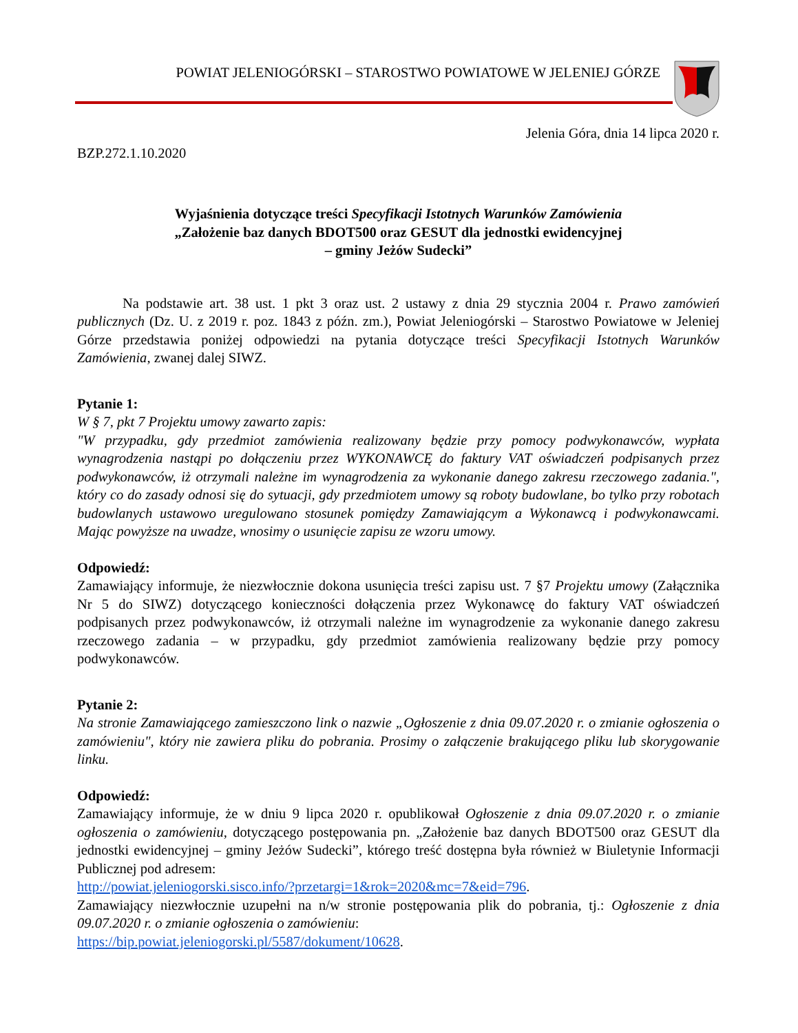POWIAT JELENIOGÓRSKI – STAROSTWO POWIATOWE W JELENIEJ GÓRZE
Jelenia Góra, dnia 14 lipca 2020 r.
BZP.272.1.10.2020
Wyjaśnienia dotyczące treści Specyfikacji Istotnych Warunków Zamówienia
„Założenie baz danych BDOT500 oraz GESUT dla jednostki ewidencyjnej
– gminy Jeżów Sudecki”
Na podstawie art. 38 ust. 1 pkt 3 oraz ust. 2 ustawy z dnia 29 stycznia 2004 r. Prawo zamówień publicznych (Dz. U. z 2019 r. poz. 1843 z późn. zm.), Powiat Jeleniogórski – Starostwo Powiatowe w Jeleniej Górze przedstawia poniżej odpowiedzi na pytania dotyczące treści Specyfikacji Istotnych Warunków Zamówienia, zwanej dalej SIWZ.
Pytanie 1:
W § 7, pkt 7 Projektu umowy zawarto zapis:
"W przypadku, gdy przedmiot zamówienia realizowany będzie przy pomocy podwykonawców, wypłata wynagrodzenia nastąpi po dołączeniu przez WYKONAWCĘ do faktury VAT oświadczeń podpisanych przez podwykonawców, iż otrzymali należne im wynagrodzenia za wykonanie danego zakresu rzeczowego zadania.", który co do zasady odnosi się do sytuacji, gdy przedmiotem umowy są roboty budowlane, bo tylko przy robotach budowlanych ustawowo uregulowano stosunek pomiędzy Zamawiającym a Wykonawcą i podwykonawcami. Mając powyższe na uwadze, wnosimy o usunięcie zapisu ze wzoru umowy.
Odpowiedź:
Zamawiający informuje, że niezwłocznie dokona usunięcia treści zapisu ust. 7 §7 Projektu umowy (Załącznika Nr 5 do SIWZ) dotyczącego konieczności dołączenia przez Wykonawcę do faktury VAT oświadczeń podpisanych przez podwykonawców, iż otrzymali należne im wynagrodzenie za wykonanie danego zakresu rzeczowego zadania – w przypadku, gdy przedmiot zamówienia realizowany będzie przy pomocy podwykonawców.
Pytanie 2:
Na stronie Zamawiającego zamieszczono link o nazwie „Ogłoszenie z dnia 09.07.2020 r. o zmianie ogłoszenia o zamówieniu", który nie zawiera pliku do pobrania. Prosimy o załączenie brakującego pliku lub skorygowanie linku.
Odpowiedź:
Zamawiający informuje, że w dniu 9 lipca 2020 r. opublikował Ogłoszenie z dnia 09.07.2020 r. o zmianie ogłoszenia o zamówieniu, dotyczącego postępowania pn. „Założenie baz danych BDOT500 oraz GESUT dla jednostki ewidencyjnej – gminy Jeżów Sudecki”, którego treść dostępna była również w Biuletynie Informacji Publicznej pod adresem:
http://powiat.jeleniogorski.sisco.info/?przetargi=1&rok=2020&mc=7&eid=796.
Zamawiający niezwłocznie uzupełni na n/w stronie postępowania plik do pobrania, tj.: Ogłoszenie z dnia 09.07.2020 r. o zmianie ogłoszenia o zamówieniu:
https://bip.powiat.jeleniogorski.pl/5587/dokument/10628.